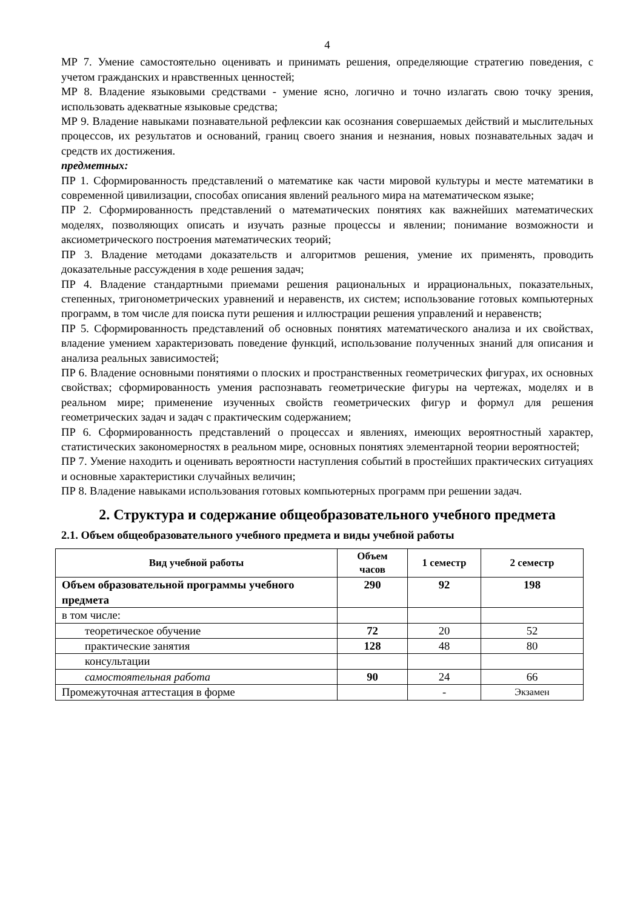4
МР 7. Умение самостоятельно оценивать и принимать решения, определяющие стратегию поведения, с учетом гражданских и нравственных ценностей;
МР 8. Владение языковыми средствами - умение ясно, логично и точно излагать свою точку зрения, использовать адекватные языковые средства;
МР 9. Владение навыками познавательной рефлексии как осознания совершаемых действий и мыслительных процессов, их результатов и оснований, границ своего знания и незнания, новых познавательных задач и средств их достижения.
предметных:
ПР 1. Сформированность представлений о математике как части мировой культуры и месте математики в современной цивилизации, способах описания явлений реального мира на математическом языке;
ПР 2. Сформированность представлений о математических понятиях как важнейших математических моделях, позволяющих описать и изучать разные процессы и явлении; понимание возможности и аксиометрического построения математических теорий;
ПР 3. Владение методами доказательств и алгоритмов решения, умение их применять, проводить доказательные рассуждения в ходе решения задач;
ПР 4. Владение стандартными приемами решения рациональных и иррациональных, показательных, степенных, тригонометрических уравнений и неравенств, их систем; использование готовых компьютерных программ, в том числе для поиска пути решения и иллюстрации решения управлений и неравенств;
ПР 5. Сформированность представлений об основных понятиях математического анализа и их свойствах, владение умением характеризовать поведение функций, использование полученных знаний для описания и анализа реальных зависимостей;
ПР 6. Владение основными понятиями о плоских и пространственных геометрических фигурах, их основных свойствах; сформированность умения распознавать геометрические фигуры на чертежах, моделях и в реальном мире; применение изученных свойств геометрических фигур и формул для решения геометрических задач и задач с практическим содержанием;
ПР 6. Сформированность представлений о процессах и явлениях, имеющих вероятностный характер, статистических закономерностях в реальном мире, основных понятиях элементарной теории вероятностей;
ПР 7. Умение находить и оценивать вероятности наступления событий в простейших практических ситуациях и основные характеристики случайных величин;
ПР 8. Владение навыками использования готовых компьютерных программ при решении задач.
2. Структура и содержание общеобразовательного учебного предмета
2.1. Объем общеобразовательного учебного предмета и виды учебной работы
| Вид учебной работы | Объем часов | 1 семестр | 2 семестр |
| --- | --- | --- | --- |
| Объем образовательной программы учебного предмета | 290 | 92 | 198 |
| в том числе: | | | |
| теоретическое обучение | 72 | 20 | 52 |
| практические занятия | 128 | 48 | 80 |
| консультации | | | |
| самостоятельная работа | 90 | 24 | 66 |
| Промежуточная аттестация в форме | | - | Экзамен |